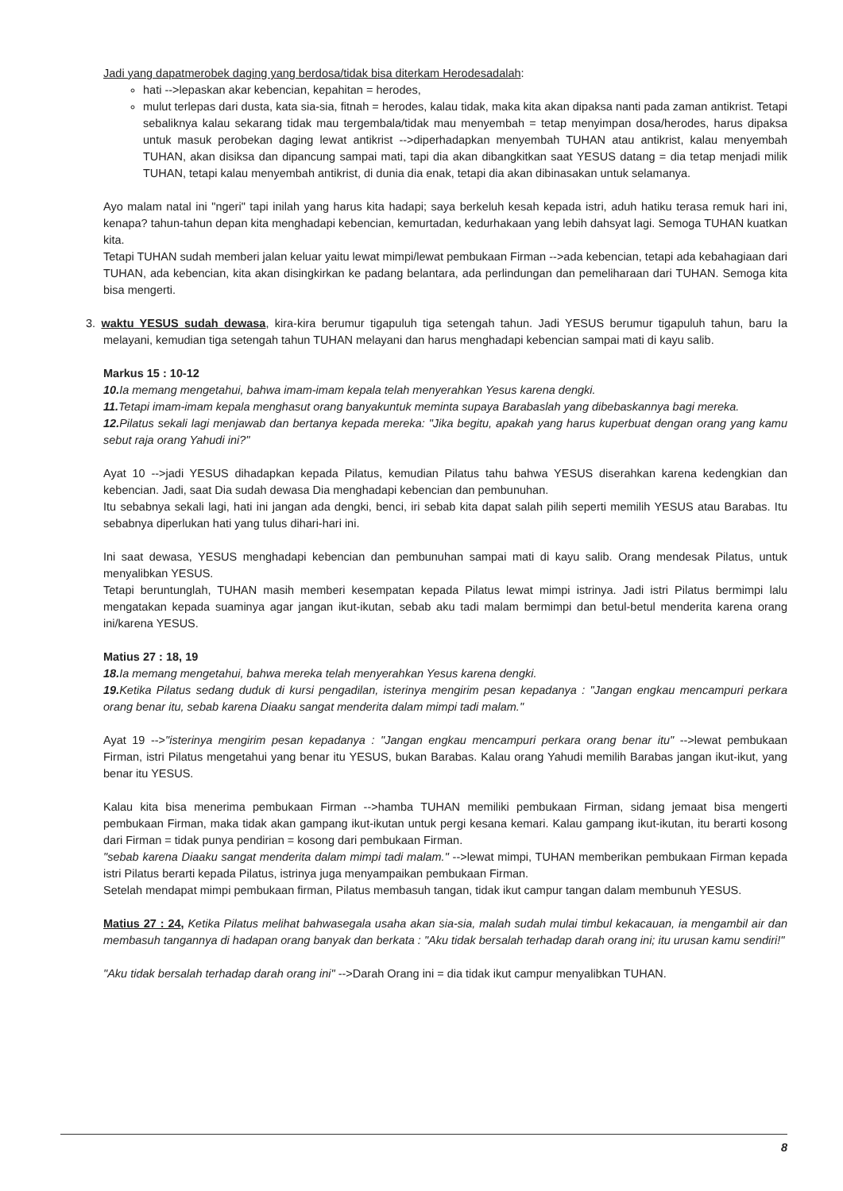Jadi yang dapatmerobek daging yang berdosa/tidak bisa diterkam Herodesadalah:
hati -->lepaskan akar kebencian, kepahitan = herodes,
mulut terlepas dari dusta, kata sia-sia, fitnah = herodes, kalau tidak, maka kita akan dipaksa nanti pada zaman antikrist. Tetapi sebaliknya kalau sekarang tidak mau tergembala/tidak mau menyembah = tetap menyimpan dosa/herodes, harus dipaksa untuk masuk perobekan daging lewat antikrist -->diperhadapkan menyembah TUHAN atau antikrist, kalau menyembah TUHAN, akan disiksa dan dipancung sampai mati, tapi dia akan dibangkitkan saat YESUS datang = dia tetap menjadi milik TUHAN, tetapi kalau menyembah antikrist, di dunia dia enak, tetapi dia akan dibinasakan untuk selamanya.
Ayo malam natal ini "ngeri" tapi inilah yang harus kita hadapi; saya berkeluh kesah kepada istri, aduh hatiku terasa remuk hari ini, kenapa? tahun-tahun depan kita menghadapi kebencian, kemurtadan, kedurhakaan yang lebih dahsyat lagi. Semoga TUHAN kuatkan kita.
Tetapi TUHAN sudah memberi jalan keluar yaitu lewat mimpi/lewat pembukaan Firman -->ada kebencian, tetapi ada kebahagiaan dari TUHAN, ada kebencian, kita akan disingkirkan ke padang belantara, ada perlindungan dan pemeliharaan dari TUHAN. Semoga kita bisa mengerti.
3. waktu YESUS sudah dewasa, kira-kira berumur tigapuluh tiga setengah tahun. Jadi YESUS berumur tigapuluh tahun, baru Ia melayani, kemudian tiga setengah tahun TUHAN melayani dan harus menghadapi kebencian sampai mati di kayu salib.
Markus 15 : 10-12
10. Ia memang mengetahui, bahwa imam-imam kepala telah menyerahkan Yesus karena dengki.
11. Tetapi imam-imam kepala menghasut orang banyakuntuk meminta supaya Barabaslah yang dibebaskannya bagi mereka.
12. Pilatus sekali lagi menjawab dan bertanya kepada mereka: "Jika begitu, apakah yang harus kuperbuat dengan orang yang kamu sebut raja orang Yahudi ini?"
Ayat 10 -->jadi YESUS dihadapkan kepada Pilatus, kemudian Pilatus tahu bahwa YESUS diserahkan karena kedengkian dan kebencian. Jadi, saat Dia sudah dewasa Dia menghadapi kebencian dan pembunuhan.
Itu sebabnya sekali lagi, hati ini jangan ada dengki, benci, iri sebab kita dapat salah pilih seperti memilih YESUS atau Barabas. Itu sebabnya diperlukan hati yang tulus dihari-hari ini.
Ini saat dewasa, YESUS menghadapi kebencian dan pembunuhan sampai mati di kayu salib. Orang mendesak Pilatus, untuk menyalibkan YESUS.
Tetapi beruntunglah, TUHAN masih memberi kesempatan kepada Pilatus lewat mimpi istrinya. Jadi istri Pilatus bermimpi lalu mengatakan kepada suaminya agar jangan ikut-ikutan, sebab aku tadi malam bermimpi dan betul-betul menderita karena orang ini/karena YESUS.
Matius 27 : 18, 19
18. Ia memang mengetahui, bahwa mereka telah menyerahkan Yesus karena dengki.
19. Ketika Pilatus sedang duduk di kursi pengadilan, isterinya mengirim pesan kepadanya : "Jangan engkau mencampuri perkara orang benar itu, sebab karena Diaaku sangat menderita dalam mimpi tadi malam."
Ayat 19 -->"isterinya mengirim pesan kepadanya : "Jangan engkau mencampuri perkara orang benar itu" -->lewat pembukaan Firman, istri Pilatus mengetahui yang benar itu YESUS, bukan Barabas. Kalau orang Yahudi memilih Barabas jangan ikut-ikut, yang benar itu YESUS.
Kalau kita bisa menerima pembukaan Firman -->hamba TUHAN memiliki pembukaan Firman, sidang jemaat bisa mengerti pembukaan Firman, maka tidak akan gampang ikut-ikutan untuk pergi kesana kemari. Kalau gampang ikut-ikutan, itu berarti kosong dari Firman = tidak punya pendirian = kosong dari pembukaan Firman.
"sebab karena Diaaku sangat menderita dalam mimpi tadi malam." -->lewat mimpi, TUHAN memberikan pembukaan Firman kepada istri Pilatus berarti kepada Pilatus, istrinya juga menyampaikan pembukaan Firman.
Setelah mendapat mimpi pembukaan firman, Pilatus membasuh tangan, tidak ikut campur tangan dalam membunuh YESUS.
Matius 27 : 24, Ketika Pilatus melihat bahwasegala usaha akan sia-sia, malah sudah mulai timbul kekacauan, ia mengambil air dan membasuh tangannya di hadapan orang banyak dan berkata : "Aku tidak bersalah terhadap darah orang ini; itu urusan kamu sendiri!"
"Aku tidak bersalah terhadap darah orang ini" -->Darah Orang ini = dia tidak ikut campur menyalibkan TUHAN.
8